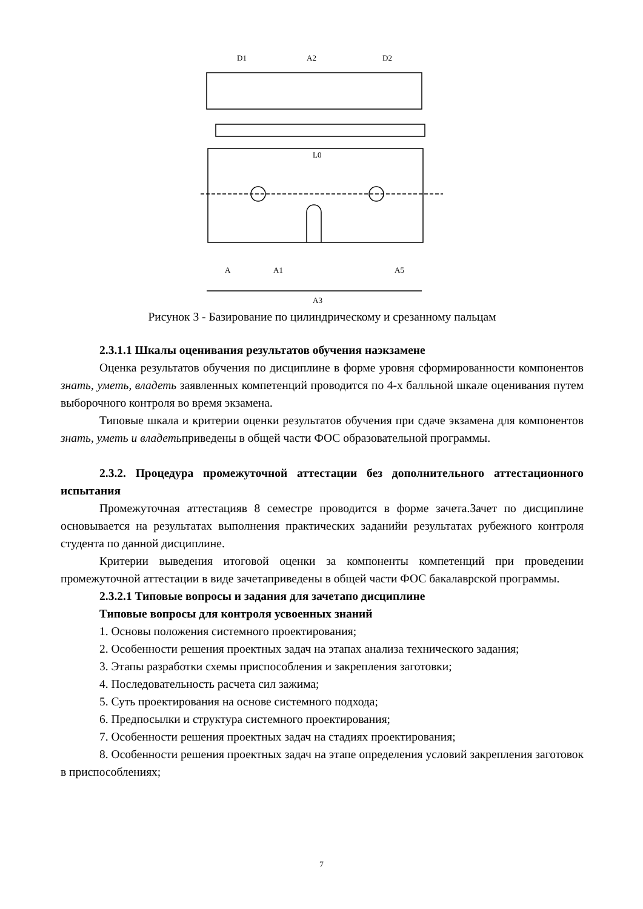D1
A2
D2
L0
A3
A
A1
A5
Рисунок 3 - Базирование по цилиндрическому и срезанному пальцам
2.3.1.1 Шкалы оценивания результатов обучения наэкзамене
Оценка результатов обучения по дисциплине в форме уровня сформированности компонентов знать, уметь, владеть заявленных компетенций проводится по 4-х балльной шкале оценивания путем выборочного контроля во время экзамена.
Типовые шкала и критерии оценки результатов обучения при сдаче экзамена для компонентов знать, уметь и владетьприведены в общей части ФОС образовательной программы.
2.3.2. Процедура промежуточной аттестации без дополнительного аттестационного испытания
Промежуточная аттестацияв 8 семестре проводится в форме зачета.Зачет по дисциплине основывается на результатах выполнения практических заданийи результатах рубежного контроля студента по данной дисциплине.
Критерии выведения итоговой оценки за компоненты компетенций при проведении промежуточной аттестации в виде зачетаприведены в общей части ФОС бакалаврской программы.
2.3.2.1 Типовые вопросы и задания для зачетапо дисциплине
Типовые вопросы для контроля усвоенных знаний
1. Основы положения системного проектирования;
2. Особенности решения проектных задач на этапах анализа технического задания;
3. Этапы разработки схемы приспособления и закрепления заготовки;
4. Последовательность расчета сил зажима;
5. Суть проектирования на основе системного подхода;
6. Предпосылки и структура системного проектирования;
7. Особенности решения проектных задач на стадиях проектирования;
8. Особенности решения проектных задач на этапе определения условий закрепления заготовок в приспособлениях;
7